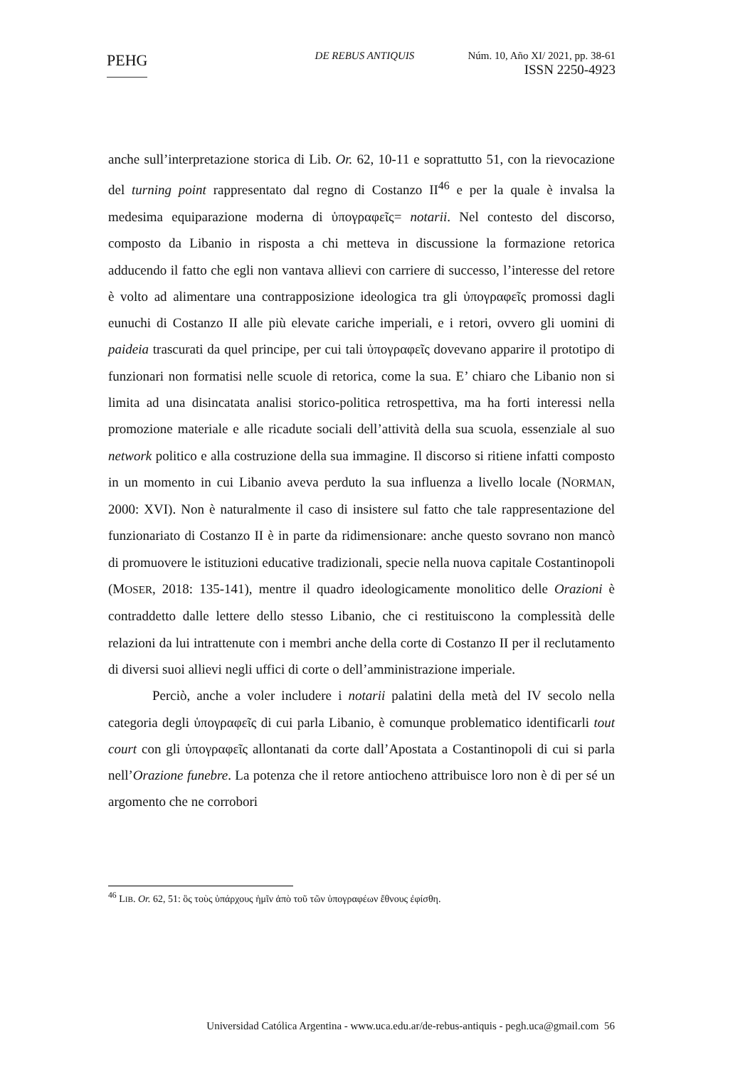PEHG
DE REBUS ANTIQUIS Núm. 10, Año XI/ 2021, pp. 38-61
ISSN 2250-4923
anche sull’interpretazione storica di Lib. Or. 62, 10-11 e soprattutto 51, con la rievocazione del turning point rappresentato dal regno di Costanzo II<sup>46</sup> e per la quale è invalsa la medesima equiparazione moderna di ὑπογραφεῖς= notarii. Nel contesto del discorso, composto da Libanio in risposta a chi metteva in discussione la formazione retorica adducendo il fatto che egli non vantava allievi con carriere di successo, l’interesse del retore è volto ad alimentare una contrapposizione ideologica tra gli ὑπογραφεῖς promossi dagli eunuchi di Costanzo II alle più elevate cariche imperiali, e i retori, ovvero gli uomini di paideia trascurati da quel principe, per cui tali ὑπογραφεῖς dovevano apparire il prototipo di funzionari non formatisi nelle scuole di retorica, come la sua. E’ chiaro che Libanio non si limita ad una disincatata analisi storico-politica retrospettiva, ma ha forti interessi nella promozione materiale e alle ricadute sociali dell’attività della sua scuola, essenziale al suo network politico e alla costruzione della sua immagine. Il discorso si ritiene infatti composto in un momento in cui Libanio aveva perduto la sua influenza a livello locale (NORMAN, 2000: XVI). Non è naturalmente il caso di insistere sul fatto che tale rappresentazione del funzionariato di Costanzo II è in parte da ridimensionare: anche questo sovrano non mancò di promuovere le istituzioni educative tradizionali, specie nella nuova capitale Costantinopoli (MOSER, 2018: 135-141), mentre il quadro ideologicamente monolitico delle Orazioni è contraddetto dalle lettere dello stesso Libanio, che ci restituiscono la complessità delle relazioni da lui intrattenute con i membri anche della corte di Costanzo II per il reclutamento di diversi suoi allievi negli uffici di corte o dell’amministrazione imperiale.
Perciò, anche a voler includere i notarii palatini della metà del IV secolo nella categoria degli ὑπογραφεῖς di cui parla Libanio, è comunque problematico identificarli tout court con gli ὑπογραφεῖς allontanati da corte dall’Apostata a Costantinopoli di cui si parla nell’Orazione funebre. La potenza che il retore antiocheno attribuisce loro non è di per sé un argomento che ne corrobori
<sup>46</sup> LIB. Or. 62, 51: ὃς τοὺς ὑπάρχους ἡμῖν ἀπὸ τοῦ τῶν ὑπογραφέων ἔθνους ἐφίσθη.
Universidad Católica Argentina - www.uca.edu.ar/de-rebus-antiquis - pegh.uca@gmail.com 56